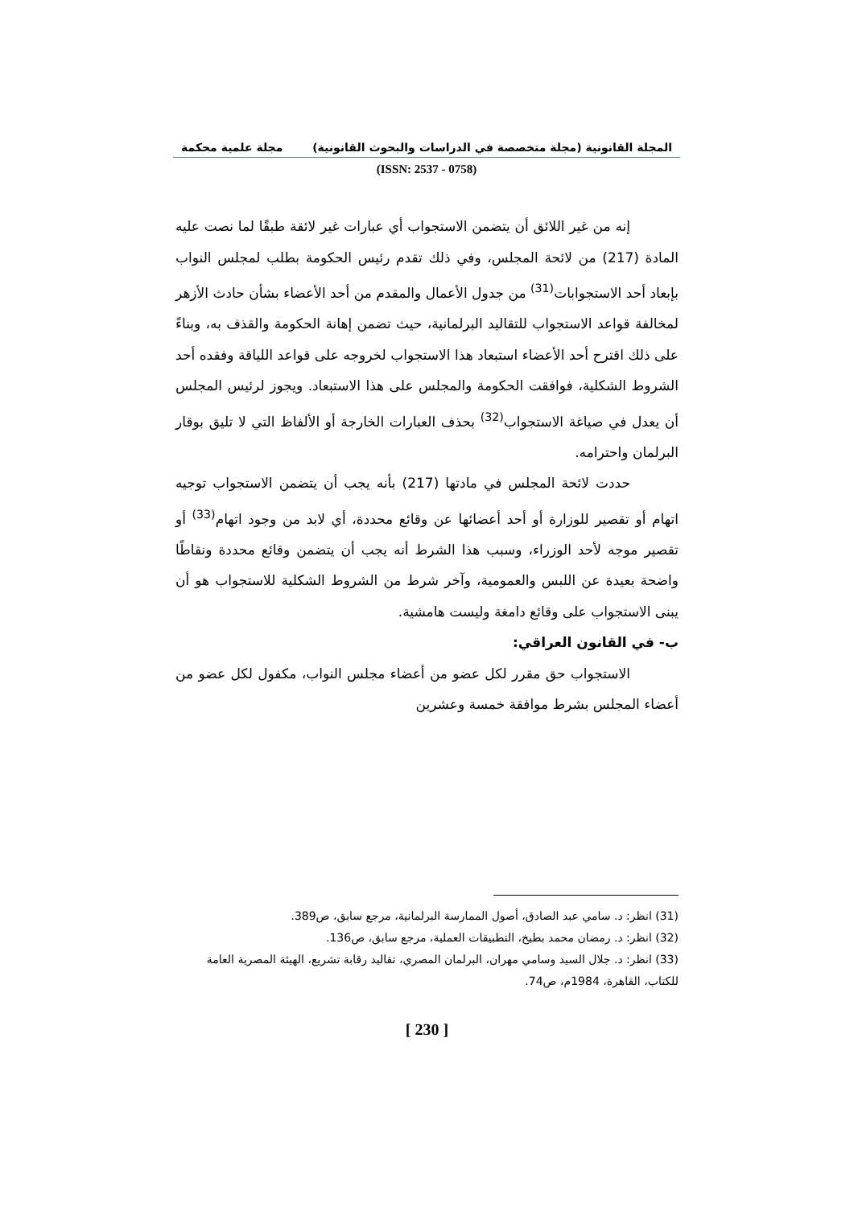المجلة القانونية (مجلة متخصصة في الدراسات والبحوث القانونية) مجلة علمية محكمة
(ISSN: 2537 - 0758)
إنه من غير اللائق أن يتضمن الاستجواب أي عبارات غير لائقة طبقًا لما نصت عليه المادة (217) من لائحة المجلس، وفي ذلك تقدم رئيس الحكومة بطلب لمجلس النواب بإبعاد أحد الاستجوابات<sup>(31)</sup> من جدول الأعمال والمقدم من أحد الأعضاء بشأن حادث الأزهر لمخالفة قواعد الاستجواب للتقاليد البرلمانية، حيث تضمن إهانة الحكومة والقذف به، وبناءً على ذلك اقترح أحد الأعضاء استبعاد هذا الاستجواب لخروجه على قواعد اللياقة وفقده أحد الشروط الشكلية، فوافقت الحكومة والمجلس على هذا الاستبعاد. ويجوز لرئيس المجلس أن يعدل في صياغة الاستجواب<sup>(32)</sup> بحذف العبارات الخارجة أو الألفاظ التي لا تليق بوقار البرلمان واحترامه.
حددت لائحة المجلس في مادتها (217) بأنه يجب أن يتضمن الاستجواب توجيه اتهام أو تقصير للوزارة أو أحد أعضائها عن وقائع محددة، أي لابد من وجود اتهام<sup>(33)</sup> أو تقصير موجه لأحد الوزراء، وسبب هذا الشرط أنه يجب أن يتضمن وقائع محددة ونقاطًا واضحة بعيدة عن اللبس والعمومية، وآخر شرط من الشروط الشكلية للاستجواب هو أن يبنى الاستجواب على وقائع دامغة وليست هامشية.
ب- في القانون العراقي:
الاستجواب حق مقرر لكل عضو من أعضاء مجلس النواب، مكفول لكل عضو من أعضاء المجلس بشرط موافقة خمسة وعشرين
(31) انظر: د. سامي عبد الصادق، أصول الممارسة البرلمانية، مرجع سابق، ص389.
(32) انظر: د. رمضان محمد بطيخ، التطبيقات العملية، مرجع سابق، ص136.
(33) انظر: د. جلال السيد وسامي مهران، البرلمان المصري، تقاليد رقابة تشريع، الهيئة المصرية العامة للكتاب، القاهرة، 1984م، ص74.
[ 230 ]